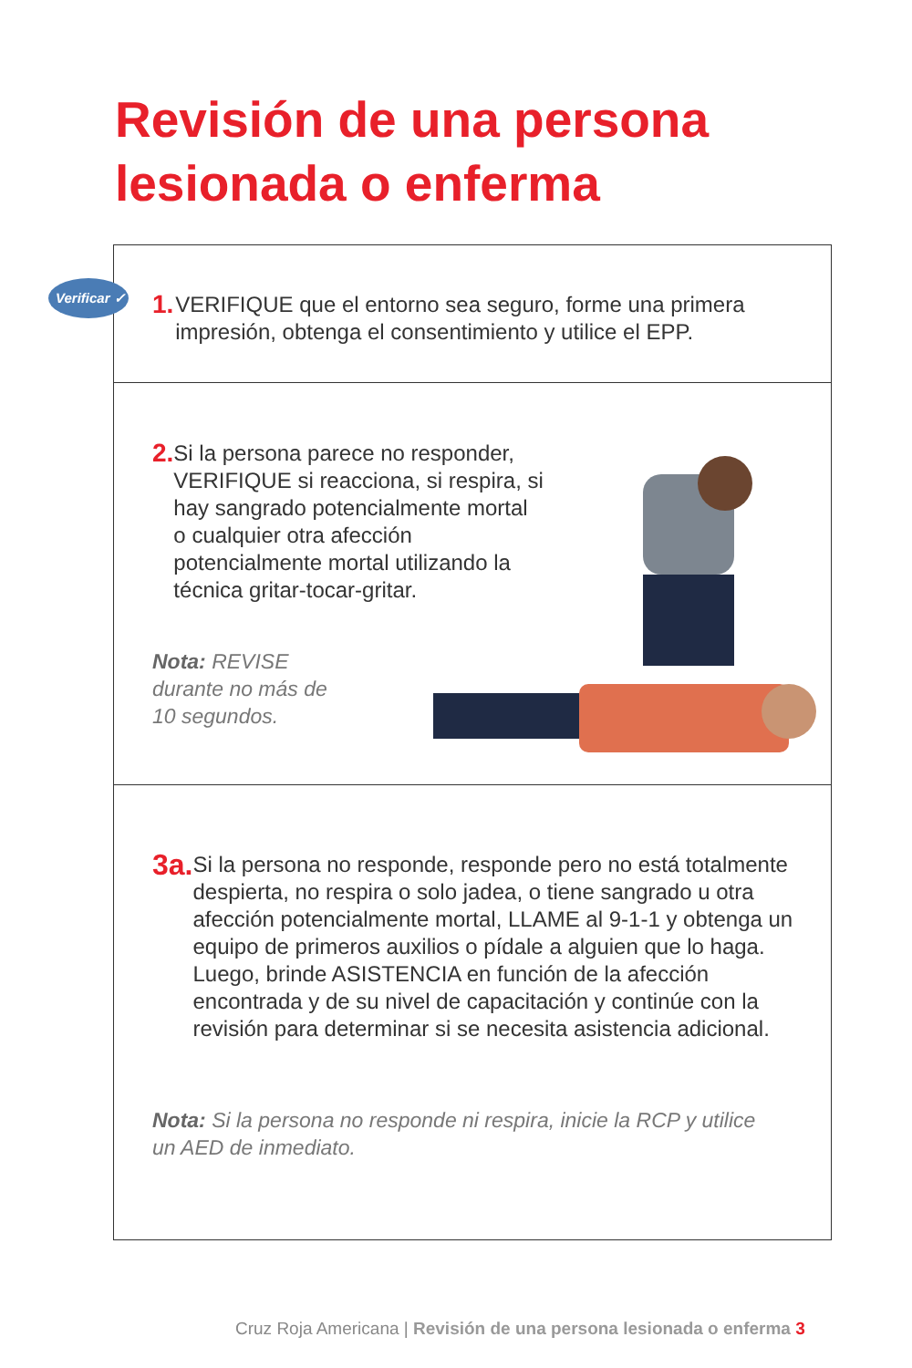Revisión de una persona
lesionada o enferma
Verificar ✓
1.
VERIFIQUE que el entorno sea seguro, forme una primera impresión, obtenga el consentimiento y utilice el EPP.
2.
Si la persona parece no responder, VERIFIQUE si reacciona, si respira, si hay sangrado potencialmente mortal o cualquier otra afección potencialmente mortal utilizando la técnica gritar-tocar-gritar.
Nota: REVISE durante no más de 10 segundos.
3a.
Si la persona no responde, responde pero no está totalmente despierta, no respira o solo jadea, o tiene sangrado u otra afección potencialmente mortal, LLAME al 9-1-1 y obtenga un equipo de primeros auxilios o pídale a alguien que lo haga. Luego, brinde ASISTENCIA en función de la afección encontrada y de su nivel de capacitación y continúe con la revisión para determinar si se necesita asistencia adicional.
Nota: Si la persona no responde ni respira, inicie la RCP y utilice un AED de inmediato.
Cruz Roja Americana | Revisión de una persona lesionada o enferma 3